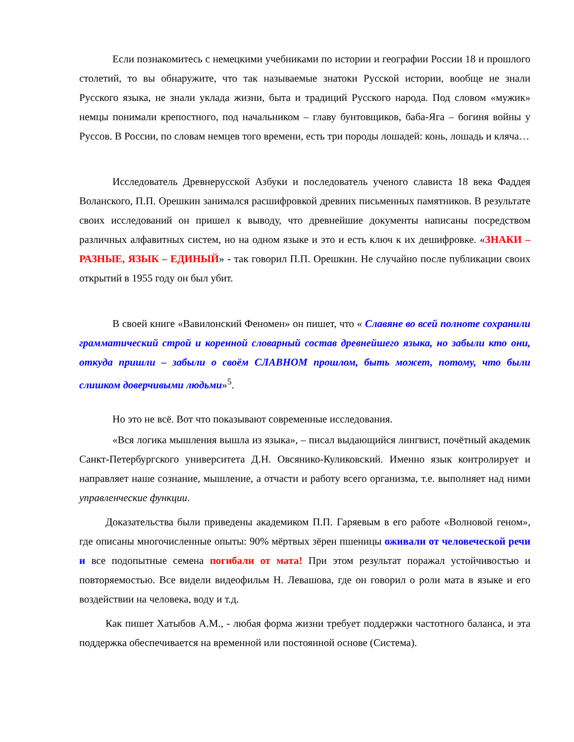Если познакомитесь с немецкими учебниками по истории и географии России 18 и прошлого столетий, то вы обнаружите, что так называемые знатоки Русской истории, вообще не знали Русского языка, не знали уклада жизни, быта и традиций Русского народа. Под словом «мужик» немцы понимали крепостного, под начальником – главу бунтовщиков, баба-Яга – богиня войны у Руссов. В России, по словам немцев того времени, есть три породы лошадей: конь, лошадь и кляча…
Исследователь Древнерусской Азбуки и последователь ученого слависта 18 века Фаддея Воланского, П.П. Орешкин занимался расшифровкой древних письменных памятников. В результате своих исследований он пришел к выводу, что древнейшие документы написаны посредством различных алфавитных систем, но на одном языке и это и есть ключ к их дешифровке. «ЗНАКИ – РАЗНЫЕ, ЯЗЫК – ЕДИНЫЙ» - так говорил П.П. Орешкин. Не случайно после публикации своих открытий в 1955 году он был убит.
В своей книге «Вавилонский Феномен» он пишет, что « Славяне во всей полноте сохранили грамматический строй и коренной словарный состав древнейшего языка, но забыли кто они, откуда пришли – забыли о своём СЛАВНОМ прошлом, быть может, потому, что были слишком доверчивыми людьми»<sup>5</sup>.
Но это не всё. Вот что показывают современные исследования.
«Вся логика мышления вышла из языка», – писал выдающийся лингвист, почётный академик Санкт-Петербургского университета Д.Н. Овсянико-Куликовский. Именно язык контролирует и направляет наше сознание, мышление, а отчасти и работу всего организма, т.е. выполняет над ними управленческие функции.
Доказательства были приведены академиком П.П. Гаряевым в его работе «Волновой геном», где описаны многочисленные опыты: 90% мёртвых зёрен пшеницы оживали от человеческой речи и все подопытные семена погибали от мата! При этом результат поражал устойчивостью и повторяемостью. Все видели видеофильм Н. Левашова, где он говорил о роли мата в языке и его воздействии на человека, воду и т.д.
Как пишет Хатыбов А.М., - любая форма жизни требует поддержки частотного баланса, и эта поддержка обеспечивается на временной или постоянной основе (Система).